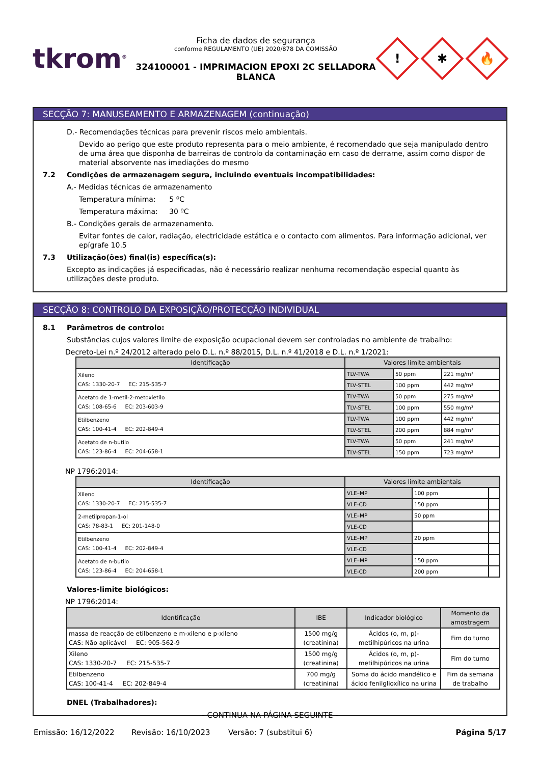tkrom<sup>®</sup>
Ficha de dados de segurança
conforme REGULAMENTO (UE) 2020/878 DA COMISSÃO
324100001 - IMPRIMACION EPOXI 2C SELLADORA
BLANCA
!
✱
🔥
SECÇÃO 7: MANUSEAMENTO E ARMAZENAGEM (continuação)
D.- Recomendações técnicas para prevenir riscos meio ambientais.
Devido ao perigo que este produto representa para o meio ambiente, é recomendado que seja manipulado dentro de uma área que disponha de barreiras de controlo da contaminação em caso de derrame, assim como dispor de material absorvente nas imediações do mesmo
7.2 Condições de armazenagem segura, incluindo eventuais incompatibilidades:
A.- Medidas técnicas de armazenamento
Temperatura mínima: 5 ºC
Temperatura máxima: 30 ºC
B.- Condições gerais de armazenamento.
Evitar fontes de calor, radiação, electricidade estática e o contacto com alimentos. Para informação adicional, ver epígrafe 10.5
7.3 Utilização(ões) final(is) específica(s):
Excepto as indicações já especificadas, não é necessário realizar nenhuma recomendação especial quanto às utilizações deste produto.
SECÇÃO 8: CONTROLO DA EXPOSIÇÃO/PROTECÇÃO INDIVIDUAL
8.1 Parâmetros de controlo:
Substâncias cujos valores limite de exposição ocupacional devem ser controladas no ambiente de trabalho:
Decreto-Lei n.º 24/2012 alterado pelo D.L. n.º 88/2015, D.L. n.º 41/2018 e D.L. n.º 1/2021:
| Identificação | Valores limite ambientais | | |
| --- | --- | --- | --- |
| Xileno CAS: 1330-20-7 EC: 215-535-7 | TLV-TWA | 50 ppm | 221 mg/m³ |
| | TLV-STEL | 100 ppm | 442 mg/m³ |
| Acetato de 1-metil-2-metoxietilo CAS: 108-65-6 EC: 203-603-9 | TLV-TWA | 50 ppm | 275 mg/m³ |
| | TLV-STEL | 100 ppm | 550 mg/m³ |
| Etilbenzeno CAS: 100-41-4 EC: 202-849-4 | TLV-TWA | 100 ppm | 442 mg/m³ |
| | TLV-STEL | 200 ppm | 884 mg/m³ |
| Acetato de n-butilo CAS: 123-86-4 EC: 204-658-1 | TLV-TWA | 50 ppm | 241 mg/m³ |
| | TLV-STEL | 150 ppm | 723 mg/m³ |
NP 1796:2014:
| Identificação | Valores limite ambientais | | |
| --- | --- | --- | --- |
| Xileno CAS: 1330-20-7 EC: 215-535-7 | VLE–MP | 100 ppm | |
| | VLE-CD | 150 ppm | |
| 2-metilpropan-1-ol CAS: 78-83-1 EC: 201-148-0 | VLE–MP | 50 ppm | |
| | VLE-CD | | |
| Etilbenzeno CAS: 100-41-4 EC: 202-849-4 | VLE–MP | 20 ppm | |
| | VLE-CD | | |
| Acetato de n-butilo CAS: 123-86-4 EC: 204-658-1 | VLE–MP | 150 ppm | |
| | VLE-CD | 200 ppm | |
Valores-limite biológicos:
NP 1796:2014:
| Identificação | IBE | Indicador biológico | Momento da amostragem |
| --- | --- | --- | --- |
| massa de reacção de etilbenzeno e m-xileno e p-xileno CAS: Não aplicável EC: 905-562-9 | 1500 mg/g (creatinina) | Ácidos (o, m, p)-metilhipúricos na urina | Fim do turno |
| Xileno CAS: 1330-20-7 EC: 215-535-7 | 1500 mg/g (creatinina) | Ácidos (o, m, p)-metilhipúricos na urina | Fim do turno |
| Etilbenzeno CAS: 100-41-4 EC: 202-849-4 | 700 mg/g (creatinina) | Soma do ácido mandélico e ácido fenilglioxílico na urina | Fim da semana de trabalho |
DNEL (Trabalhadores):
- CONTINUA NA PÁGINA SEGUINTE -
Emissão: 16/12/2022 Revisão: 16/10/2023 Versão: 7 (substitui 6) Página 5/17